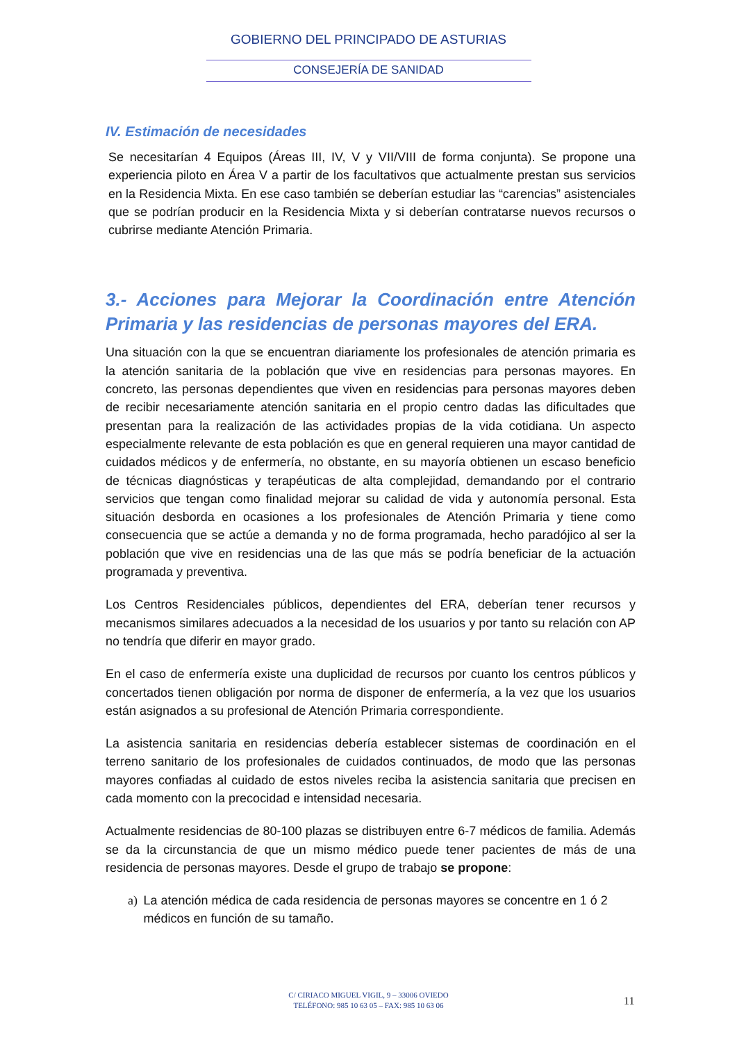GOBIERNO DEL PRINCIPADO DE ASTURIAS
CONSEJERÍA DE SANIDAD
IV. Estimación de necesidades
Se necesitarían 4 Equipos (Áreas III, IV, V y VII/VIII de forma conjunta). Se propone una experiencia piloto en Área V a partir de los facultativos que actualmente prestan sus servicios en la Residencia Mixta. En ese caso también se deberían estudiar las “carencias” asistenciales que se podrían producir en la Residencia Mixta y si deberían contratarse nuevos recursos o cubrirse mediante Atención Primaria.
3.- Acciones para Mejorar la Coordinación entre Atención Primaria y las residencias de personas mayores del ERA.
Una situación con la que se encuentran diariamente los profesionales de atención primaria es la atención sanitaria de la población que vive en residencias para personas mayores. En concreto, las personas dependientes que viven en residencias para personas mayores deben de recibir necesariamente atención sanitaria en el propio centro dadas las dificultades que presentan para la realización de las actividades propias de la vida cotidiana. Un aspecto especialmente relevante de esta población es que en general requieren una mayor cantidad de cuidados médicos y de enfermería, no obstante, en su mayoría obtienen un escaso beneficio de técnicas diagnósticas y terapéuticas de alta complejidad, demandando por el contrario servicios que tengan como finalidad mejorar su calidad de vida y autonomía personal. Esta situación desborda en ocasiones a los profesionales de Atención Primaria y tiene como consecuencia que se actúe a demanda y no de forma programada, hecho paradójico al ser la población que vive en residencias una de las que más se podría beneficiar de la actuación programada y preventiva.
Los Centros Residenciales públicos, dependientes del ERA, deberían tener recursos y mecanismos similares adecuados a la necesidad de los usuarios y por tanto su relación con AP no tendría que diferir en mayor grado.
En el caso de enfermería existe una duplicidad de recursos por cuanto los centros públicos y concertados tienen obligación por norma de disponer de enfermería, a la vez que los usuarios están asignados a su profesional de Atención Primaria correspondiente.
La asistencia sanitaria en residencias debería establecer sistemas de coordinación en el terreno sanitario de los profesionales de cuidados continuados, de modo que las personas mayores confiadas al cuidado de estos niveles reciba la asistencia sanitaria que precisen en cada momento con la precocidad e intensidad necesaria.
Actualmente residencias de 80-100 plazas se distribuyen entre 6-7 médicos de familia. Además se da la circunstancia de que un mismo médico puede tener pacientes de más de una residencia de personas mayores. Desde el grupo de trabajo se propone:
a) La atención médica de cada residencia de personas mayores se concentre en 1 ó 2 médicos en función de su tamaño.
C/ CIRIACO MIGUEL VIGIL, 9 – 33006 OVIEDO
TELÉFONO: 985 10 63 05 – FAX: 985 10 63 06
11